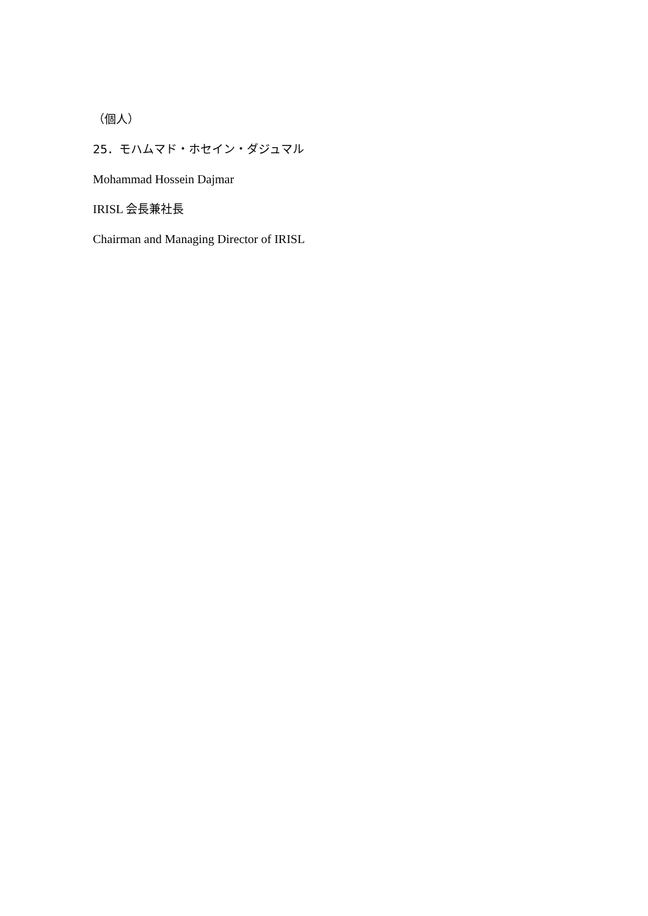（個人）
25．モハムマド・ホセイン・ダジュマル
Mohammad Hossein Dajmar
IRISL 会長兼社長
Chairman and Managing Director of IRISL